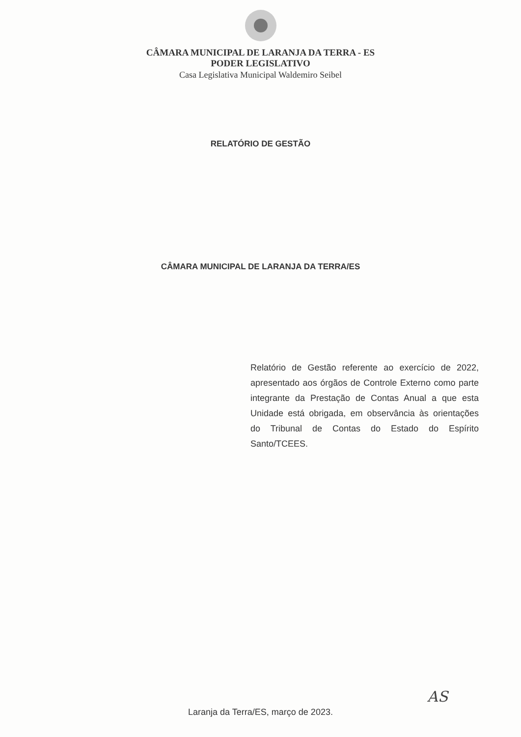CÂMARA MUNICIPAL DE LARANJA DA TERRA - ES
PODER LEGISLATIVO
Casa Legislativa Municipal Waldemiro Seibel
RELATÓRIO DE GESTÃO
CÂMARA MUNICIPAL DE LARANJA DA TERRA/ES
Relatório de Gestão referente ao exercício de 2022, apresentado aos órgãos de Controle Externo como parte integrante da Prestação de Contas Anual a que esta Unidade está obrigada, em observância às orientações do Tribunal de Contas do Estado do Espírito Santo/TCEES.
Laranja da Terra/ES, março de 2023.
AS